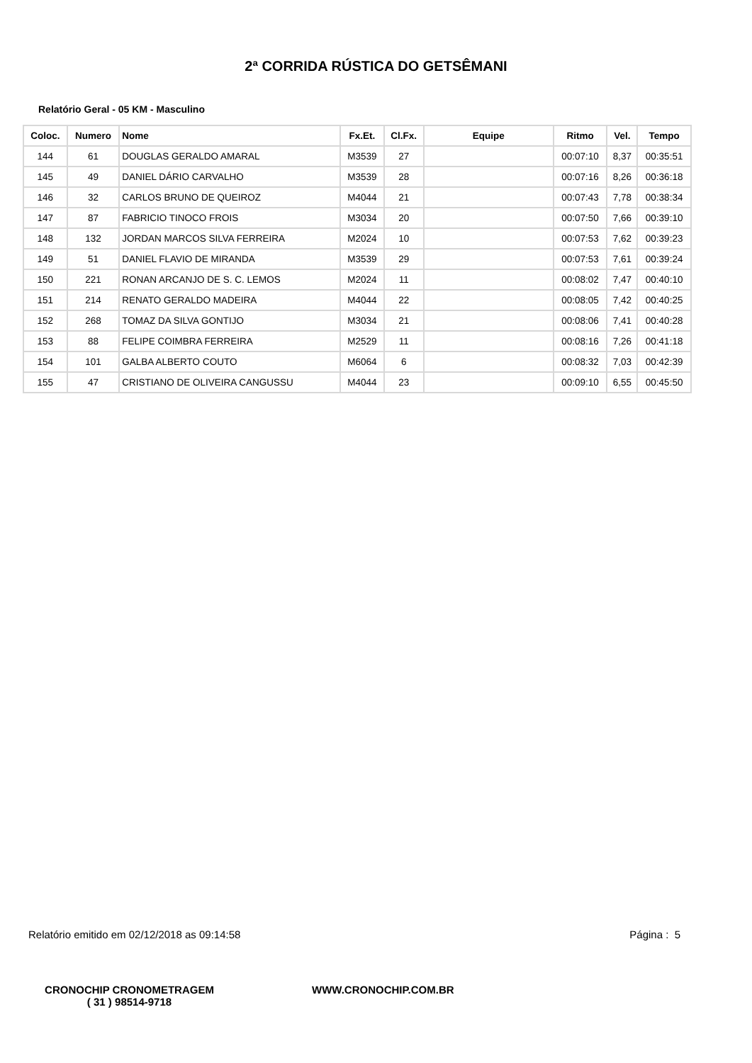2ª CORRIDA RÚSTICA DO GETSÊMANI
Relatório Geral - 05 KM - Masculino
| Coloc. | Numero | Nome | Fx.Et. | Cl.Fx. | Equipe | Ritmo | Vel. | Tempo |
| --- | --- | --- | --- | --- | --- | --- | --- | --- |
| 144 | 61 | DOUGLAS GERALDO AMARAL | M3539 | 27 | | 00:07:10 | 8,37 | 00:35:51 |
| 145 | 49 | DANIEL DÁRIO CARVALHO | M3539 | 28 | | 00:07:16 | 8,26 | 00:36:18 |
| 146 | 32 | CARLOS BRUNO DE QUEIROZ | M4044 | 21 | | 00:07:43 | 7,78 | 00:38:34 |
| 147 | 87 | FABRICIO TINOCO FROIS | M3034 | 20 | | 00:07:50 | 7,66 | 00:39:10 |
| 148 | 132 | JORDAN MARCOS SILVA FERREIRA | M2024 | 10 | | 00:07:53 | 7,62 | 00:39:23 |
| 149 | 51 | DANIEL FLAVIO DE MIRANDA | M3539 | 29 | | 00:07:53 | 7,61 | 00:39:24 |
| 150 | 221 | RONAN ARCANJO DE S. C. LEMOS | M2024 | 11 | | 00:08:02 | 7,47 | 00:40:10 |
| 151 | 214 | RENATO GERALDO MADEIRA | M4044 | 22 | | 00:08:05 | 7,42 | 00:40:25 |
| 152 | 268 | TOMAZ DA SILVA GONTIJO | M3034 | 21 | | 00:08:06 | 7,41 | 00:40:28 |
| 153 | 88 | FELIPE COIMBRA FERREIRA | M2529 | 11 | | 00:08:16 | 7,26 | 00:41:18 |
| 154 | 101 | GALBA ALBERTO COUTO | M6064 | 6 | | 00:08:32 | 7,03 | 00:42:39 |
| 155 | 47 | CRISTIANO DE OLIVEIRA CANGUSSU | M4044 | 23 | | 00:09:10 | 6,55 | 00:45:50 |
Relatório emitido em 02/12/2018 as 09:14:58 Página : 5
CRONOCHIP CRONOMETRAGEM
( 31 ) 98514-9718
WWW.CRONOCHIP.COM.BR